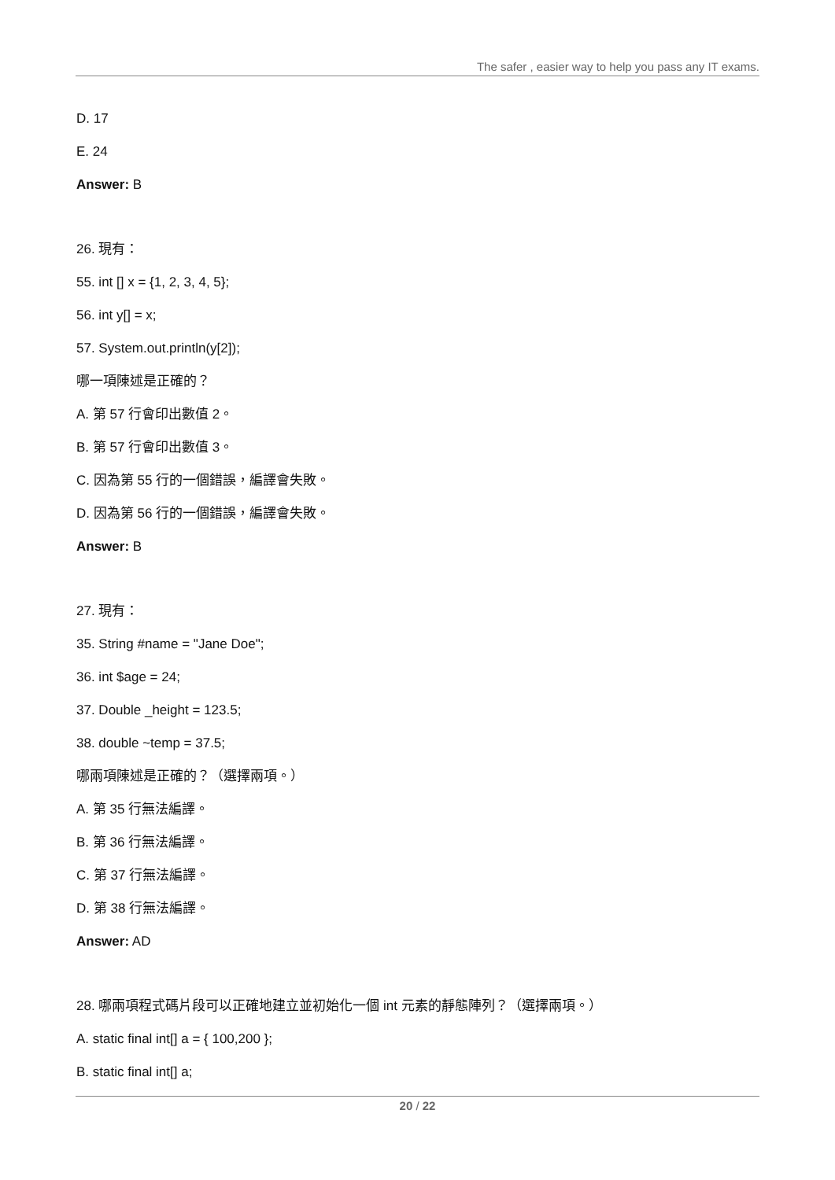The safer , easier way to help you pass any IT exams.
D. 17
E. 24
Answer: B
26. 現有：
55. int [] x = {1, 2, 3, 4, 5};
56. int y[] = x;
57. System.out.println(y[2]);
哪一項陳述是正確的？
A. 第 57 行會印出數值 2。
B. 第 57 行會印出數值 3。
C. 因為第 55 行的一個錯誤，編譯會失敗。
D. 因為第 56 行的一個錯誤，編譯會失敗。
Answer: B
27. 現有：
35. String #name = "Jane Doe";
36. int $age = 24;
37. Double _height = 123.5;
38. double ~temp = 37.5;
哪兩項陳述是正確的？（選擇兩項。）
A. 第 35 行無法編譯。
B. 第 36 行無法編譯。
C. 第 37 行無法編譯。
D. 第 38 行無法編譯。
Answer: AD
28. 哪兩項程式碼片段可以正確地建立並初始化一個 int 元素的靜態陣列？（選擇兩項。）
A. static final int[] a = { 100,200 };
B. static final int[] a;
20 / 22